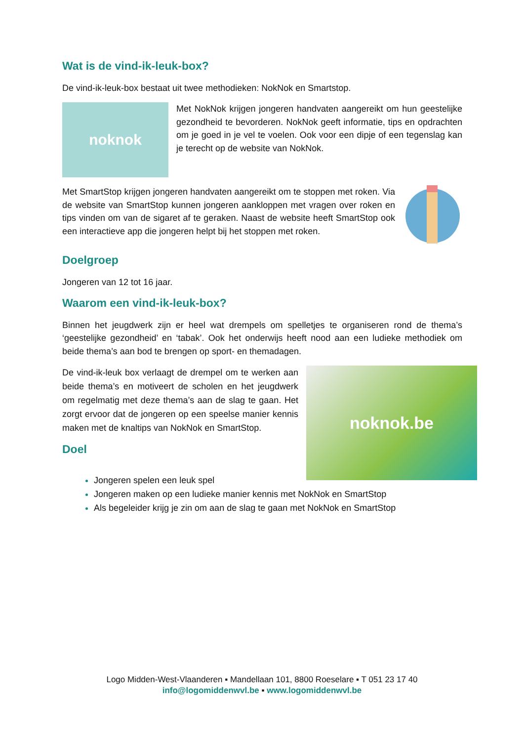Wat is de vind-ik-leuk-box?
De vind-ik-leuk-box bestaat uit twee methodieken: NokNok en Smartstop.
noknok
Met NokNok krijgen jongeren handvaten aangereikt om hun geestelijke gezondheid te bevorderen. NokNok geeft informatie, tips en opdrachten om je goed in je vel te voelen. Ook voor een dipje of een tegenslag kan je terecht op de website van NokNok.
Met SmartStop krijgen jongeren handvaten aangereikt om te stoppen met roken. Via de website van SmartStop kunnen jongeren aankloppen met vragen over roken en tips vinden om van de sigaret af te geraken. Naast de website heeft SmartStop ook een interactieve app die jongeren helpt bij het stoppen met roken.
Doelgroep
Jongeren van 12 tot 16 jaar.
Waarom een vind-ik-leuk-box?
Binnen het jeugdwerk zijn er heel wat drempels om spelletjes te organiseren rond de thema’s ‘geestelijke gezondheid’ en ‘tabak’. Ook het onderwijs heeft nood aan een ludieke methodiek om beide thema’s aan bod te brengen op sport- en themadagen.
De vind-ik-leuk box verlaagt de drempel om te werken aan beide thema’s en motiveert de scholen en het jeugdwerk om regelmatig met deze thema’s aan de slag te gaan. Het zorgt ervoor dat de jongeren op een speelse manier kennis maken met de knaltips van NokNok en SmartStop.
Doel
noknok.be
Jongeren spelen een leuk spel
Jongeren maken op een ludieke manier kennis met NokNok en SmartStop
Als begeleider krijg je zin om aan de slag te gaan met NokNok en SmartStop
Logo Midden-West-Vlaanderen ▪ Mandellaan 101, 8800 Roeselare ▪ T 051 23 17 40
info@logomiddenwvl.be ▪ www.logomiddenwvl.be